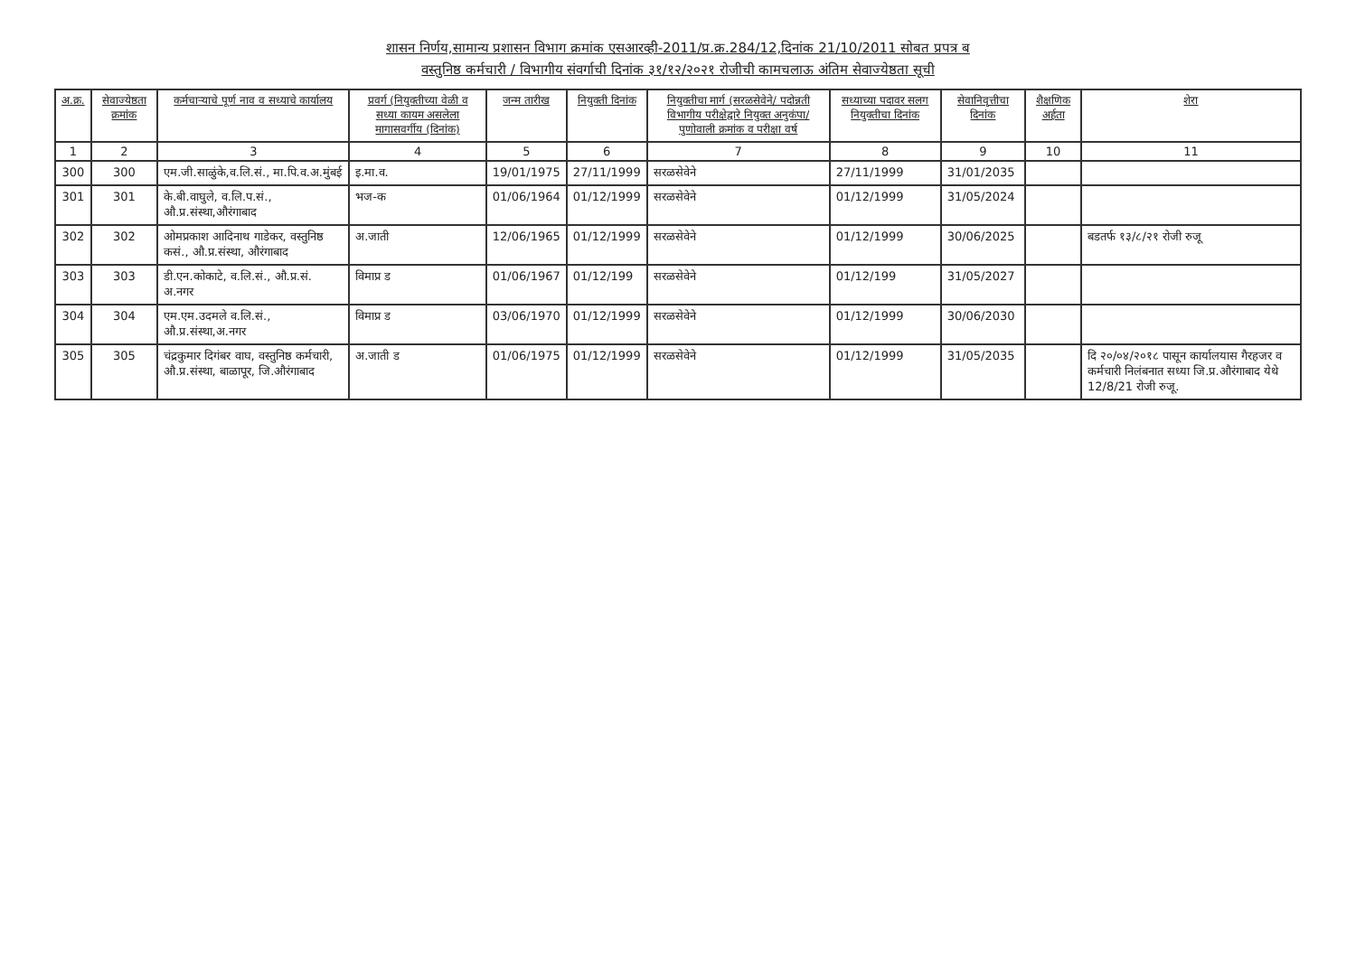शासन निर्णय,सामान्य प्रशासन विभाग क्रमांक एसआरव्ही-2011/प्र.क्र.284/12,दिनांक 21/10/2011 सोबत प्रपत्र ब
वस्तुनिष्ठ कर्मचारी / विभागीय संवर्गाची दिनांक ३१/१२/२०२१ रोजीची कामचलाऊ अंतिम सेवाज्येष्ठता सूची
| अ.क्र. | सेवाज्येष्ठता क्रमांक | कर्मचाऱ्याचे पूर्ण नाव व सध्याचे कार्यालय | प्रवर्ग (नियुक्तीच्या वेळी व सध्या कायम असलेला मागासवर्गीय (दिनांक) | जन्म तारीख | नियुक्ती दिनांक | नियुक्तीचा मार्ग (सरळसेवेने/ पदोन्नती विभागीय परीक्षेद्वारे नियुक्त अनुकंपा/ पुणोवाली क्रमांक व परीक्षा वर्ष | सध्याच्या पदावर सलग नियुक्तीचा दिनांक | सेवानिवृत्तीचा दिनांक | शैक्षणिक अर्हता | शेरा |
| --- | --- | --- | --- | --- | --- | --- | --- | --- | --- | --- |
| 1 | 2 | 3 | 4 | 5 | 6 | 7 | 8 | 9 | 10 | 11 |
| 300 | 300 | एम.जी.साळुंके,व.लि.सं., मा.पि.व.अ.मुंबई | इ.मा.व. | 19/01/1975 | 27/11/1999 | सरळसेवेने | 27/11/1999 | 31/01/2035 | | |
| 301 | 301 | के.बी.वाघुले, व.लि.प.सं., औ.प्र.संस्था,औरंगाबाद | भज-क | 01/06/1964 | 01/12/1999 | सरळसेवेने | 01/12/1999 | 31/05/2024 | | |
| 302 | 302 | ओमप्रकाश आदिनाथ गाडेकर, वस्तुनिष्ठ कसं., औ.प्र.संस्था, औरंगाबाद | अ.जाती | 12/06/1965 | 01/12/1999 | सरळसेवेने | 01/12/1999 | 30/06/2025 | | बडतर्फ १३/८/२१ रोजी रुजू |
| 303 | 303 | डी.एन.कोकाटे, व.लि.सं., औ.प्र.सं. अ.नगर | विमाप्र ड | 01/06/1967 | 01/12/199 | सरळसेवेने | 01/12/199 | 31/05/2027 | | |
| 304 | 304 | एम.एम.उदमले व.लि.सं., औ.प्र.संस्था,अ.नगर | विमाप्र ड | 03/06/1970 | 01/12/1999 | सरळसेवेने | 01/12/1999 | 30/06/2030 | | |
| 305 | 305 | चंद्रकुमार दिगंबर वाघ, वस्तुनिष्ठ कर्मचारी, औ.प्र.संस्था, बाळापूर, जि.औरंगाबाद | अ.जाती ड | 01/06/1975 | 01/12/1999 | सरळसेवेने | 01/12/1999 | 31/05/2035 | | दि २०/०४/२०१८ पासून कार्यालयास गैरहजर व कर्मचारी निलंबनात सध्या जि.प्र.औरंगाबाद येथे 12/8/21 रोजी रुजू. |